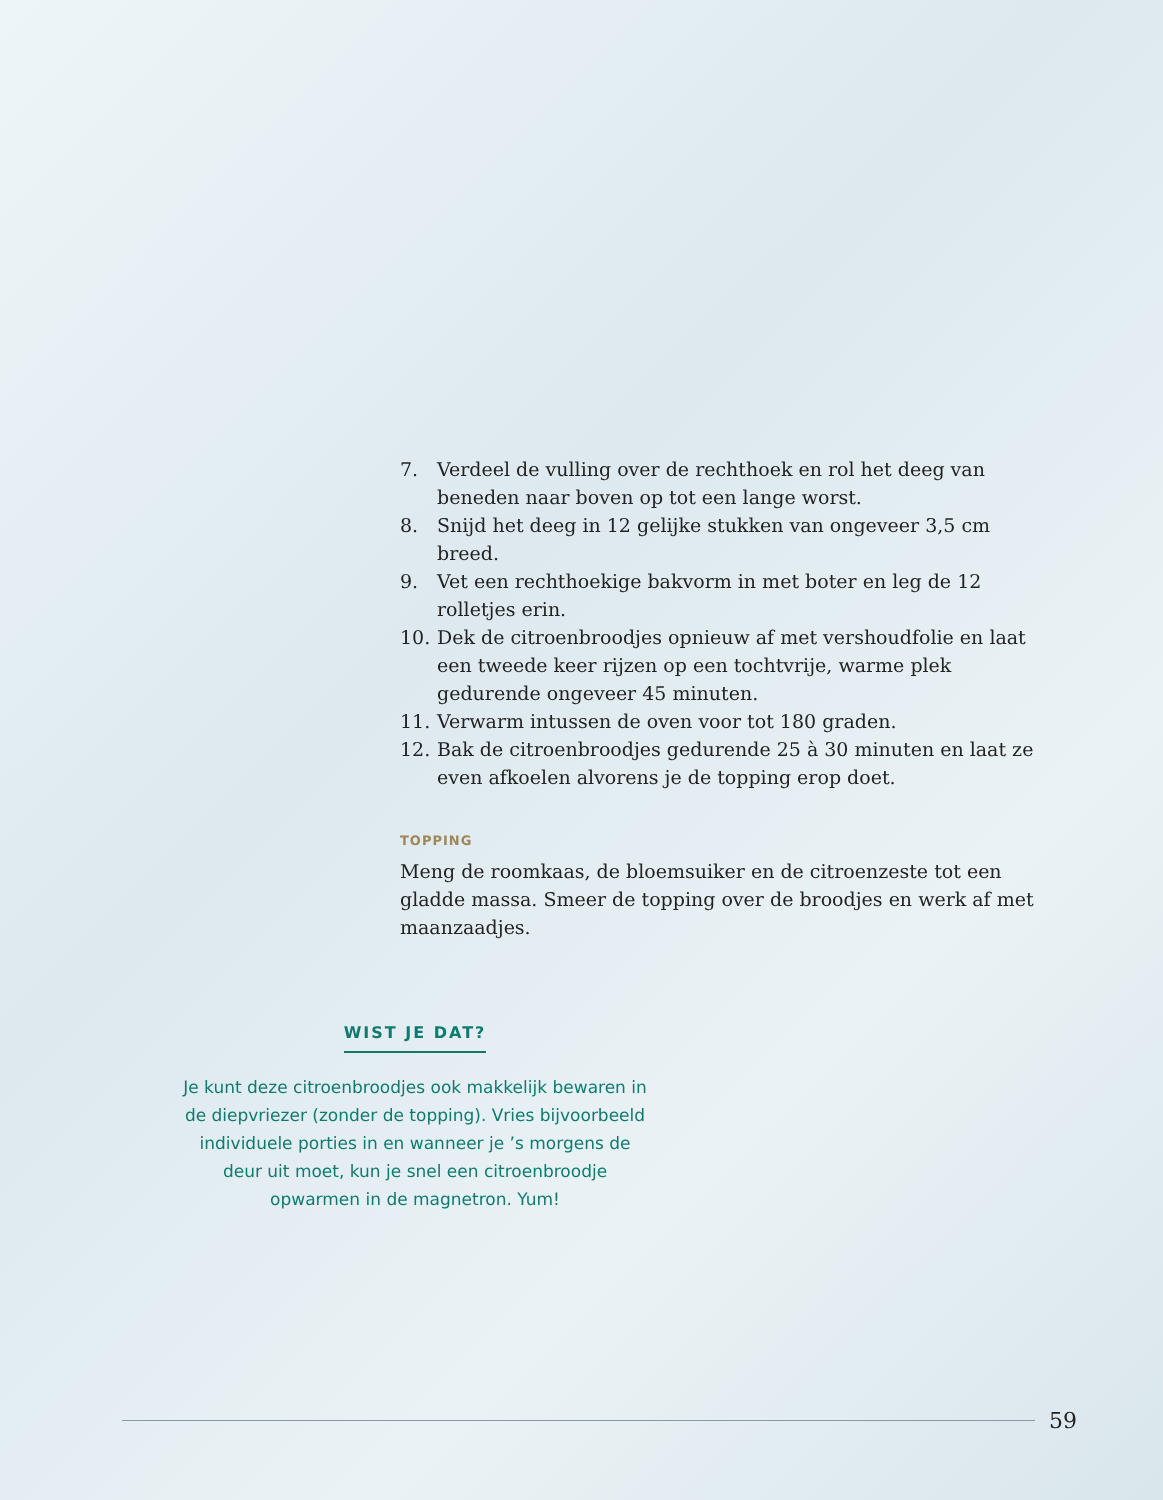7. Verdeel de vulling over de rechthoek en rol het deeg van beneden naar boven op tot een lange worst.
8. Snijd het deeg in 12 gelijke stukken van ongeveer 3,5 cm breed.
9. Vet een rechthoekige bakvorm in met boter en leg de 12 rolletjes erin.
10. Dek de citroenbroodjes opnieuw af met vershoudfolie en laat een tweede keer rijzen op een tochtvrije, warme plek gedurende ongeveer 45 minuten.
11. Verwarm intussen de oven voor tot 180 graden.
12. Bak de citroenbroodjes gedurende 25 à 30 minuten en laat ze even afkoelen alvorens je de topping erop doet.
TOPPING
Meng de roomkaas, de bloemsuiker en de citroenzeste tot een gladde massa. Smeer de topping over de broodjes en werk af met maanzaadjes.
WIST JE DAT?
Je kunt deze citroenbroodjes ook makkelijk bewaren in de diepvriezer (zonder de topping). Vries bijvoorbeeld individuele porties in en wanneer je ’s morgens de deur uit moet, kun je snel een citroenbroodje opwarmen in de magnetron. Yum!
59